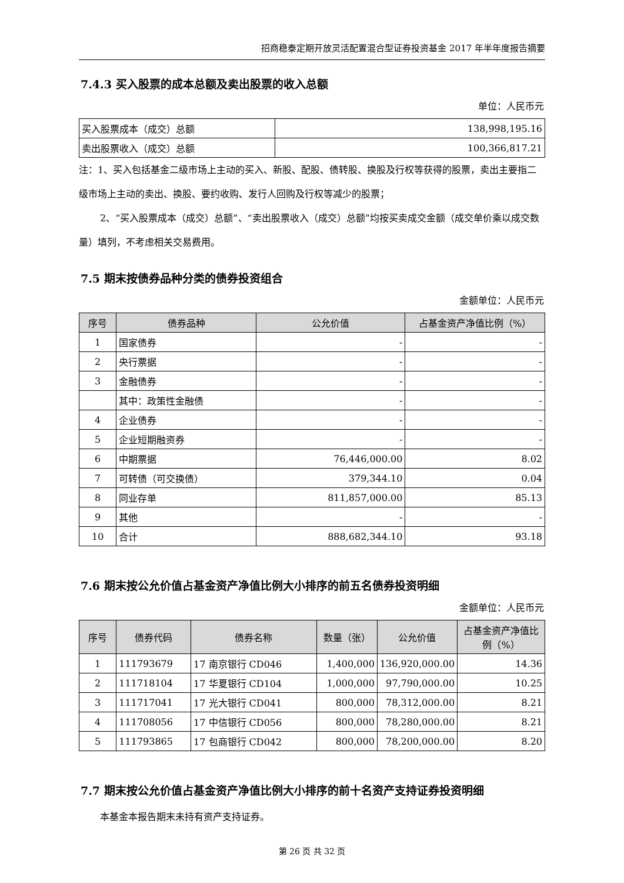招商稳泰定期开放灵活配置混合型证券投资基金 2017 年半年度报告摘要
7.4.3 买入股票的成本总额及卖出股票的收入总额
单位：人民币元
| 买入股票成本（成交）总额 | 138,998,195.16 |
| 卖出股票收入（成交）总额 | 100,366,817.21 |
注：1、买入包括基金二级市场上主动的买入、新股、配股、债转股、换股及行权等获得的股票，卖出主要指二级市场上主动的卖出、换股、要约收购、发行人回购及行权等减少的股票；
2、“买入股票成本（成交）总额”、“卖出股票收入（成交）总额”均按买卖成交金额（成交单价乘以成交数量）填列，不考虑相关交易费用。
7.5 期末按债券品种分类的债券投资组合
金额单位：人民币元
| 序号 | 债券品种 | 公允价值 | 占基金资产净值比例（%） |
| --- | --- | --- | --- |
| 1 | 国家债券 | - | - |
| 2 | 央行票据 | - | - |
| 3 | 金融债券 | - | - |
| | 其中：政策性金融债 | - | - |
| 4 | 企业债券 | - | - |
| 5 | 企业短期融资券 | - | - |
| 6 | 中期票据 | 76,446,000.00 | 8.02 |
| 7 | 可转债（可交换债） | 379,344.10 | 0.04 |
| 8 | 同业存单 | 811,857,000.00 | 85.13 |
| 9 | 其他 | - | - |
| 10 | 合计 | 888,682,344.10 | 93.18 |
7.6 期末按公允价值占基金资产净值比例大小排序的前五名债券投资明细
金额单位：人民币元
| 序号 | 债券代码 | 债券名称 | 数量（张） | 公允价值 | 占基金资产净值比例（%） |
| --- | --- | --- | --- | --- | --- |
| 1 | 111793679 | 17 南京银行 CD046 | 1,400,000 | 136,920,000.00 | 14.36 |
| 2 | 111718104 | 17 华夏银行 CD104 | 1,000,000 | 97,790,000.00 | 10.25 |
| 3 | 111717041 | 17 光大银行 CD041 | 800,000 | 78,312,000.00 | 8.21 |
| 4 | 111708056 | 17 中信银行 CD056 | 800,000 | 78,280,000.00 | 8.21 |
| 5 | 111793865 | 17 包商银行 CD042 | 800,000 | 78,200,000.00 | 8.20 |
7.7 期末按公允价值占基金资产净值比例大小排序的前十名资产支持证券投资明细
本基金本报告期末未持有资产支持证券。
第 26 页 共 32 页